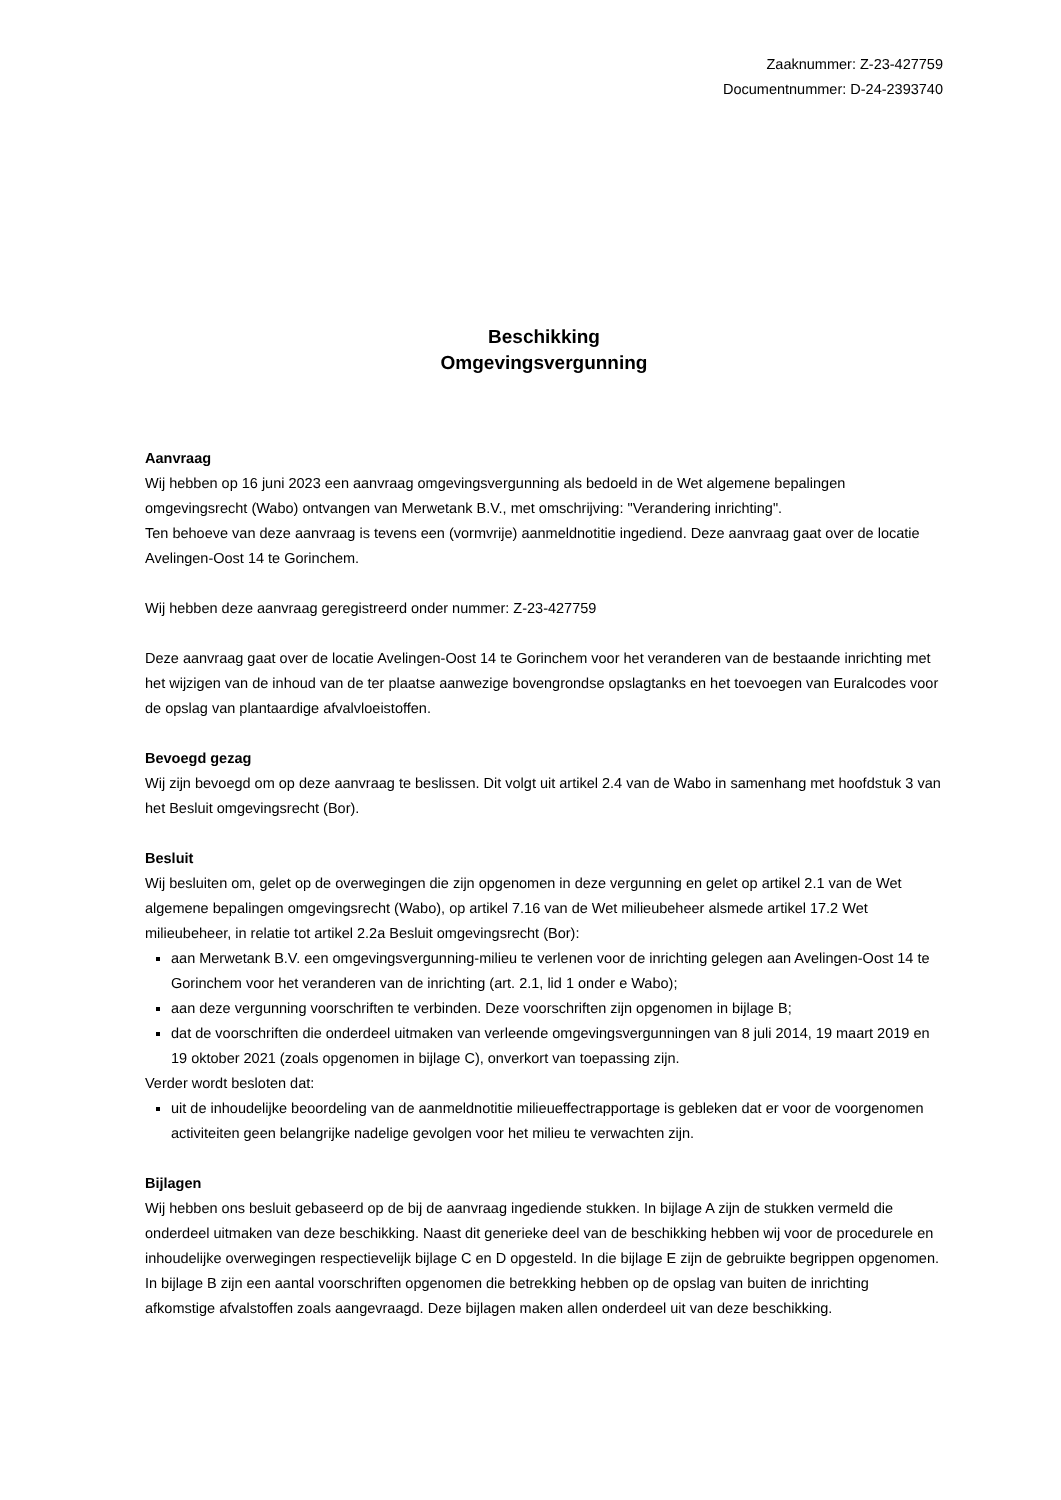Zaaknummer: Z-23-427759
Documentnummer: D-24-2393740
Beschikking
Omgevingsvergunning
Aanvraag
Wij hebben op 16 juni 2023 een aanvraag omgevingsvergunning als bedoeld in de Wet algemene bepalingen omgevingsrecht (Wabo) ontvangen van Merwetank B.V., met omschrijving: "Verandering inrichting".
Ten behoeve van deze aanvraag is tevens een (vormvrije) aanmeldnotitie ingediend. Deze aanvraag gaat over de locatie Avelingen-Oost 14 te Gorinchem.
Wij hebben deze aanvraag geregistreerd onder nummer: Z-23-427759
Deze aanvraag gaat over de locatie Avelingen-Oost 14 te Gorinchem voor het veranderen van de bestaande inrichting met het wijzigen van de inhoud van de ter plaatse aanwezige bovengrondse opslagtanks en het toevoegen van Euralcodes voor de opslag van plantaardige afvalvloeistoffen.
Bevoegd gezag
Wij zijn bevoegd om op deze aanvraag te beslissen. Dit volgt uit artikel 2.4 van de Wabo in samenhang met hoofdstuk 3 van het Besluit omgevingsrecht (Bor).
Besluit
Wij besluiten om, gelet op de overwegingen die zijn opgenomen in deze vergunning en gelet op artikel 2.1 van de Wet algemene bepalingen omgevingsrecht (Wabo), op artikel 7.16 van de Wet milieubeheer alsmede artikel 17.2 Wet milieubeheer, in relatie tot artikel 2.2a Besluit omgevingsrecht (Bor):
aan Merwetank B.V. een omgevingsvergunning-milieu te verlenen voor de inrichting gelegen aan Avelingen-Oost 14 te Gorinchem voor het veranderen van de inrichting (art. 2.1, lid 1 onder e Wabo);
aan deze vergunning voorschriften te verbinden. Deze voorschriften zijn opgenomen in bijlage B;
dat de voorschriften die onderdeel uitmaken van verleende omgevingsvergunningen van 8 juli 2014, 19 maart 2019 en 19 oktober 2021 (zoals opgenomen in bijlage C), onverkort van toepassing zijn.
Verder wordt besloten dat:
uit de inhoudelijke beoordeling van de aanmeldnotitie milieueffectrapportage is gebleken dat er voor de voorgenomen activiteiten geen belangrijke nadelige gevolgen voor het milieu te verwachten zijn.
Bijlagen
Wij hebben ons besluit gebaseerd op de bij de aanvraag ingediende stukken. In bijlage A zijn de stukken vermeld die onderdeel uitmaken van deze beschikking. Naast dit generieke deel van de beschikking hebben wij voor de procedurele en inhoudelijke overwegingen respectievelijk bijlage C en D opgesteld. In die bijlage E zijn de gebruikte begrippen opgenomen. In bijlage B zijn een aantal voorschriften opgenomen die betrekking hebben op de opslag van buiten de inrichting afkomstige afvalstoffen zoals aangevraagd. Deze bijlagen maken allen onderdeel uit van deze beschikking.